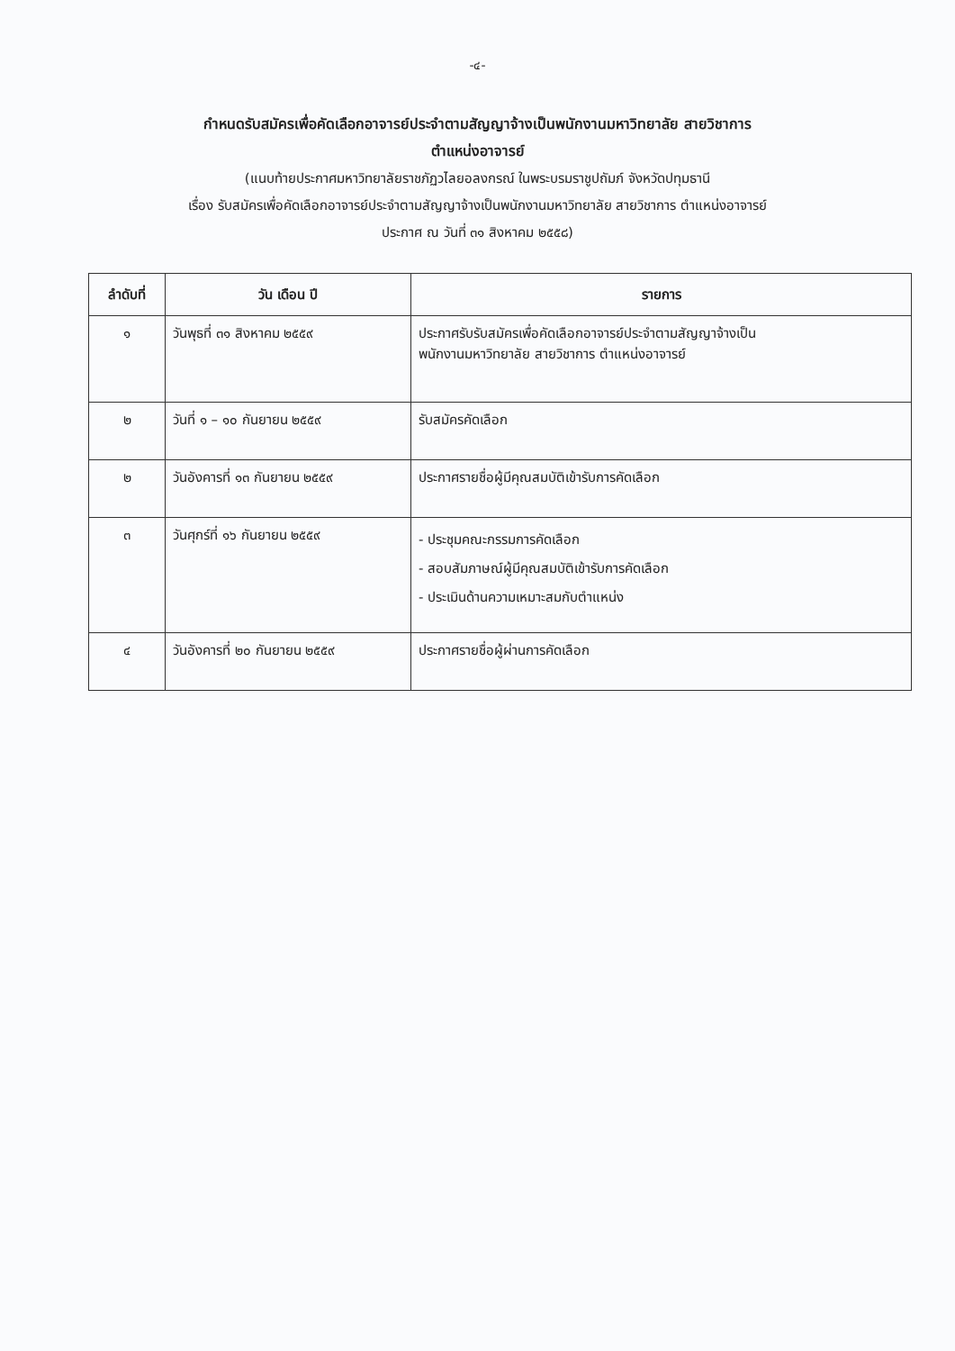-๔-
กำหนดรับสมัครเพื่อคัดเลือกอาจารย์ประจำตามสัญญาจ้างเป็นพนักงานมหาวิทยาลัย สายวิชาการ
ตำแหน่งอาจารย์
(แนบท้ายประกาศมหาวิทยาลัยราชภัฏวไลยอลงกรณ์ ในพระบรมราชูปถัมภ์ จังหวัดปทุมธานี
เรื่อง รับสมัครเพื่อคัดเลือกอาจารย์ประจำตามสัญญาจ้างเป็นพนักงานมหาวิทยาลัย สายวิชาการ ตำแหน่งอาจารย์
ประกาศ ณ วันที่ ๓๑ สิงหาคม ๒๕๕๘)
| ลำดับที่ | วัน เดือน ปี | รายการ |
| --- | --- | --- |
| ๑ | วันพุธที่ ๓๑ สิงหาคม ๒๕๕๙ | ประกาศรับรับสมัครเพื่อคัดเลือกอาจารย์ประจำตามสัญญาจ้างเป็น พนักงานมหาวิทยาลัย สายวิชาการ ตำแหน่งอาจารย์ |
| ๒ | วันที่ ๑ – ๑๐ กันยายน ๒๕๕๙ | รับสมัครคัดเลือก |
| ๒ | วันอังคารที่ ๑๓ กันยายน ๒๕๕๙ | ประกาศรายชื่อผู้มีคุณสมบัติเข้ารับการคัดเลือก |
| ๓ | วันศุกร์ที่ ๑๖ กันยายน ๒๕๕๙ | - ประชุมคณะกรรมการคัดเลือก - สอบสัมภาษณ์ผู้มีคุณสมบัติเข้ารับการคัดเลือก - ประเมินด้านความเหมาะสมกับตำแหน่ง |
| ๔ | วันอังคารที่ ๒๐ กันยายน ๒๕๕๙ | ประกาศรายชื่อผู้ผ่านการคัดเลือก |